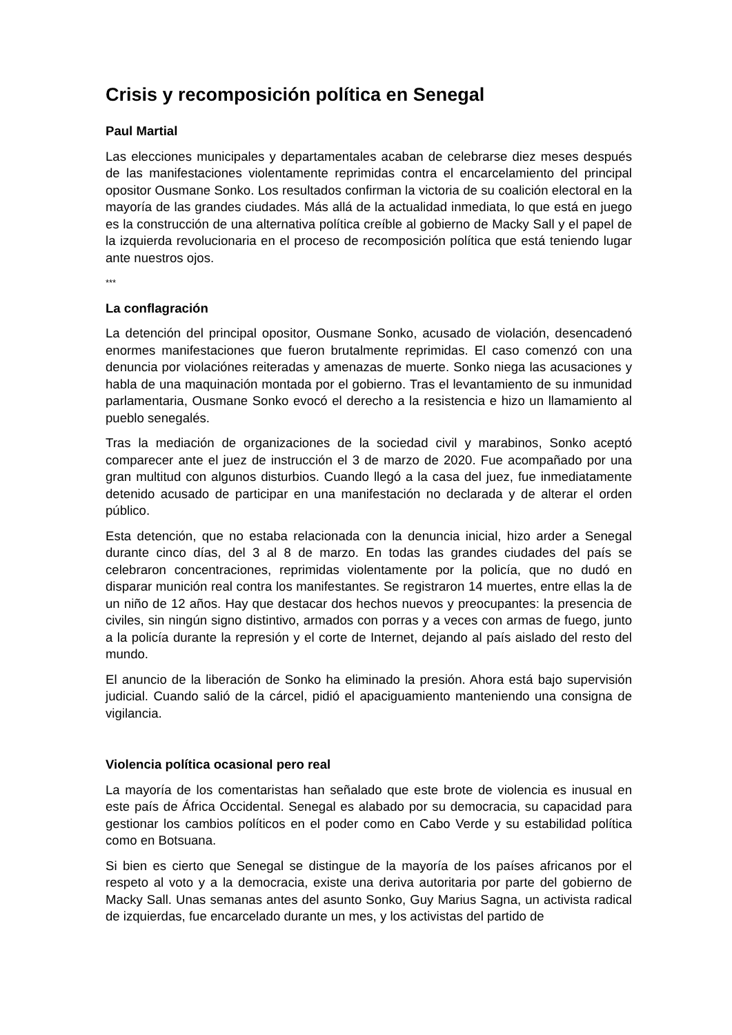Crisis y recomposición política en Senegal
Paul Martial
Las elecciones municipales y departamentales acaban de celebrarse diez meses después de las manifestaciones violentamente reprimidas contra el encarcelamiento del principal opositor Ousmane Sonko. Los resultados confirman la victoria de su coalición electoral en la mayoría de las grandes ciudades. Más allá de la actualidad inmediata, lo que está en juego es la construcción de una alternativa política creíble al gobierno de Macky Sall y el papel de la izquierda revolucionaria en el proceso de recomposición política que está teniendo lugar ante nuestros ojos.
***
La conflagración
La detención del principal opositor, Ousmane Sonko, acusado de violación, desencadenó enormes manifestaciones que fueron brutalmente reprimidas. El caso comenzó con una denuncia por violaciónes reiteradas y amenazas de muerte. Sonko niega las acusaciones y habla de una maquinación montada por el gobierno. Tras el levantamiento de su inmunidad parlamentaria, Ousmane Sonko evocó el derecho a la resistencia e hizo un llamamiento al pueblo senegalés.
Tras la mediación de organizaciones de la sociedad civil y marabinos, Sonko aceptó comparecer ante el juez de instrucción el 3 de marzo de 2020. Fue acompañado por una gran multitud con algunos disturbios. Cuando llegó a la casa del juez, fue inmediatamente detenido acusado de participar en una manifestación no declarada y de alterar el orden público.
Esta detención, que no estaba relacionada con la denuncia inicial, hizo arder a Senegal durante cinco días, del 3 al 8 de marzo. En todas las grandes ciudades del país se celebraron concentraciones, reprimidas violentamente por la policía, que no dudó en disparar munición real contra los manifestantes. Se registraron 14 muertes, entre ellas la de un niño de 12 años. Hay que destacar dos hechos nuevos y preocupantes: la presencia de civiles, sin ningún signo distintivo, armados con porras y a veces con armas de fuego, junto a la policía durante la represión y el corte de Internet, dejando al país aislado del resto del mundo.
El anuncio de la liberación de Sonko ha eliminado la presión. Ahora está bajo supervisión judicial. Cuando salió de la cárcel, pidió el apaciguamiento manteniendo una consigna de vigilancia.
Violencia política ocasional pero real
La mayoría de los comentaristas han señalado que este brote de violencia es inusual en este país de África Occidental. Senegal es alabado por su democracia, su capacidad para gestionar los cambios políticos en el poder como en Cabo Verde y su estabilidad política como en Botsuana.
Si bien es cierto que Senegal se distingue de la mayoría de los países africanos por el respeto al voto y a la democracia, existe una deriva autoritaria por parte del gobierno de Macky Sall. Unas semanas antes del asunto Sonko, Guy Marius Sagna, un activista radical de izquierdas, fue encarcelado durante un mes, y los activistas del partido de